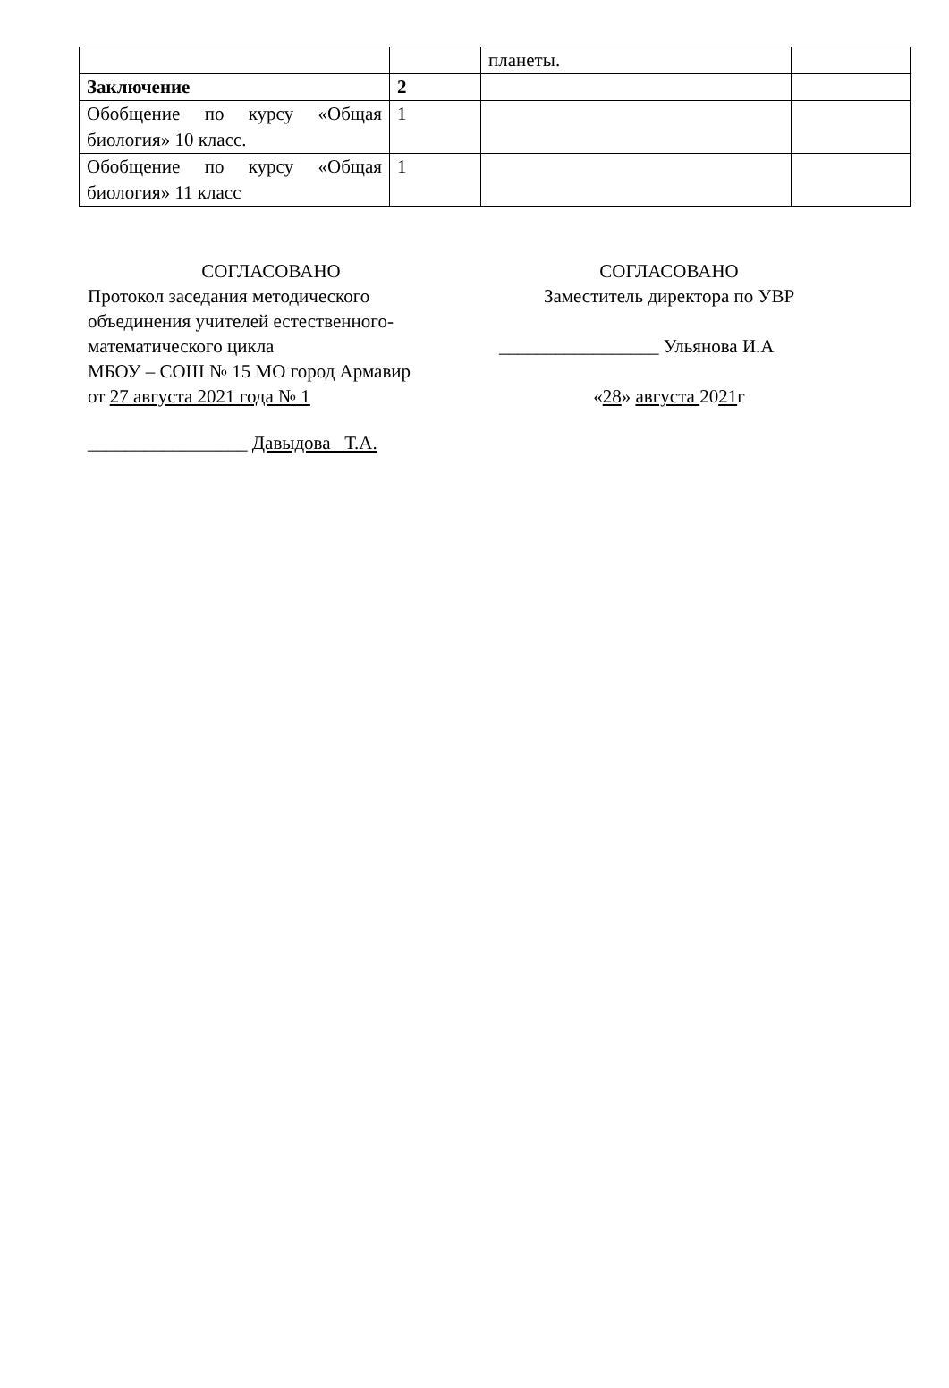| | | планеты. | |
| Заключение | 2 | | |
| Обобщение по курсу «Общая биология» 10 класс. | 1 | | |
| Обобщение по курсу «Общая биология» 11 класс | 1 | | |
СОГЛАСОВАНО
Протокол заседания методического
объединения учителей естественного-
математического цикла
МБОУ – СОШ № 15 МО город Армавир
от 27 августа 2021 года № 1
_________________ Давыдова Т.А.
СОГЛАСОВАНО
Заместитель директора по УВР
_________________ Ульянова И.А
«28» августа 2021г